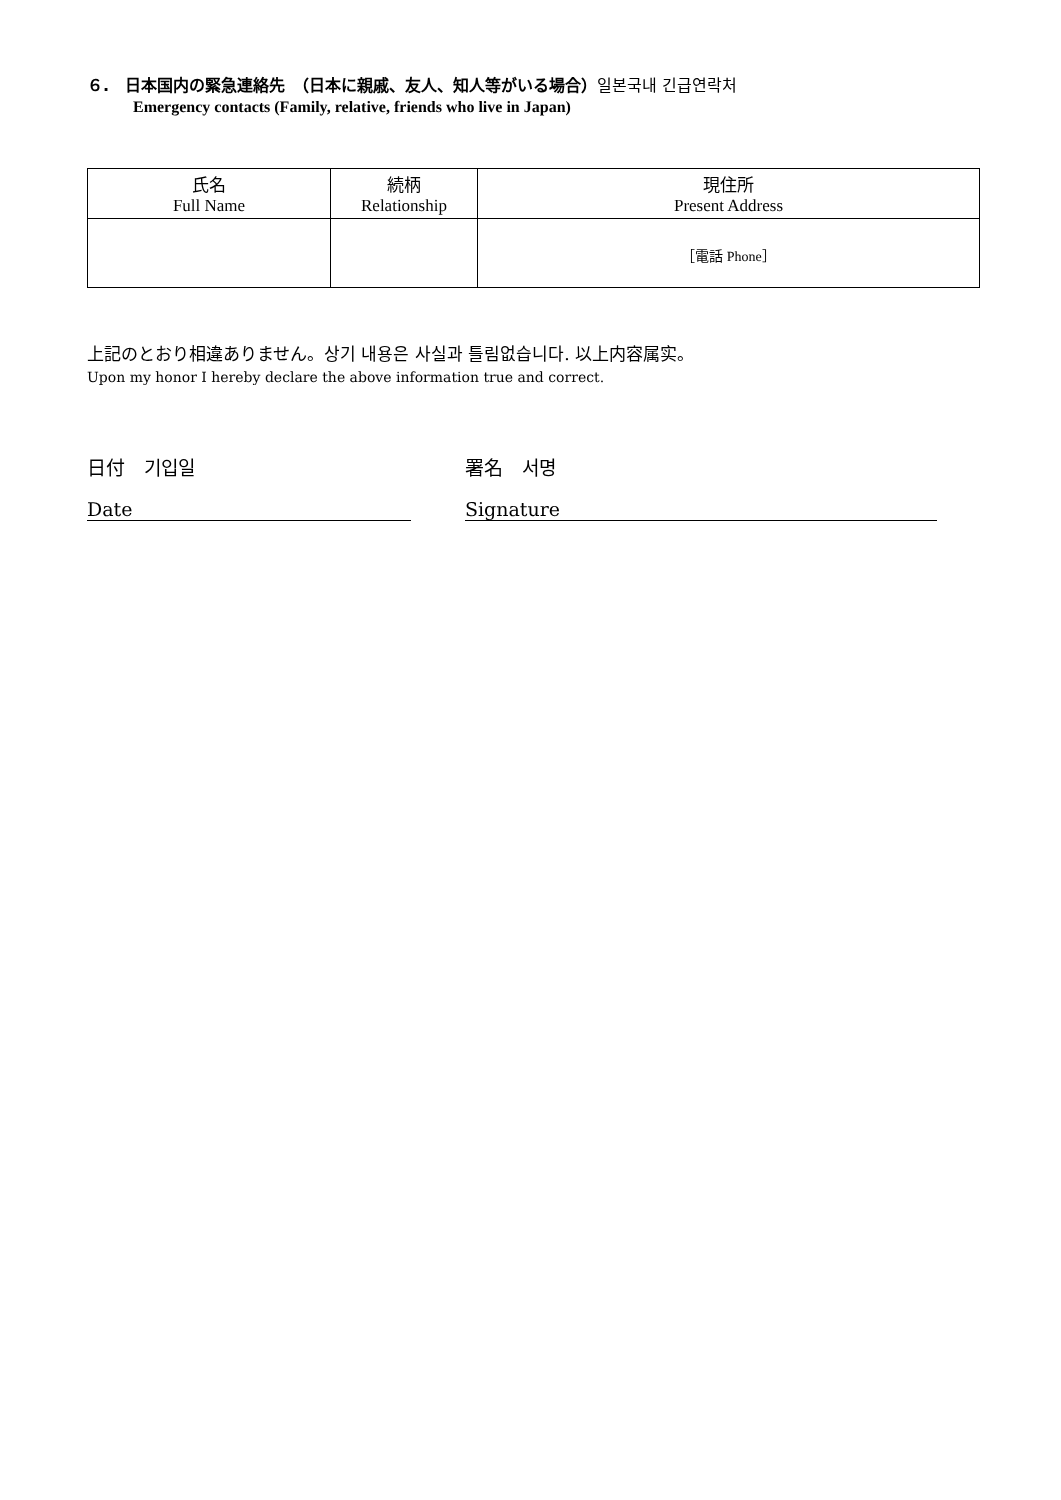６.　日本国内の緊急連絡先　（日本に親戚、友人、知人等がいる場合）일본국내 긴급연락처
Emergency contacts (Family, relative, friends who live in Japan)
| 氏名 Full Name | 続柄 Relationship | 現住所 Present Address |
| --- | --- | --- |
| | | ［電話 Phone］ |
上記のとおり相違ありません。상기 내용은 사실과 틀림없습니다. 以上内容属实。
Upon my honor I hereby declare the above information true and correct.
日付　기입일 署名　서명
Date Signature